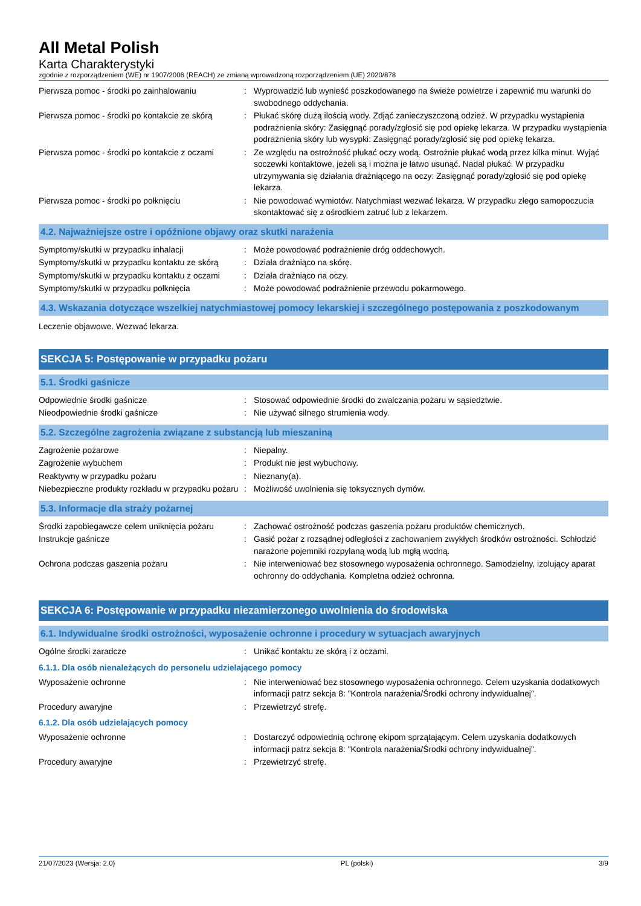All Metal Polish
Karta Charakterystyki
zgodnie z rozporządzeniem (WE) nr 1907/2006 (REACH) ze zmianą wprowadzoną rozporządzeniem (UE) 2020/878
| Pierwsza pomoc - środki po zainhalowaniu | : | Wyprowadzić lub wynieść poszkodowanego na świeże powietrze i zapewnić mu warunki do swobodnego oddychania. |
| Pierwsza pomoc - środki po kontakcie ze skórą | : | Płukać skórę dużą ilością wody. Zdjąć zanieczyszczoną odzież. W przypadku wystąpienia podrażnienia skóry: Zasięgnąć porady/zgłosić się pod opiekę lekarza. W przypadku wystąpienia podrażnienia skóry lub wysypki: Zasięgnąć porady/zgłosić się pod opiekę lekarza. |
| Pierwsza pomoc - środki po kontakcie z oczami | : | Ze względu na ostrożność płukać oczy wodą. Ostrożnie płukać wodą przez kilka minut. Wyjąć soczewki kontaktowe, jeżeli są i można je łatwo usunąć. Nadal płukać. W przypadku utrzymywania się działania drażniącego na oczy: Zasięgnąć porady/zgłosić się pod opiekę lekarza. |
| Pierwsza pomoc - środki po połknięciu | : | Nie powodować wymiotów. Natychmiast wezwać lekarza. W przypadku złego samopoczucia skontaktować się z ośrodkiem zatruć lub z lekarzem. |
4.2. Najważniejsze ostre i opóźnione objawy oraz skutki narażenia
| Symptomy/skutki w przypadku inhalacji | : | Może powodować podrażnienie dróg oddechowych. |
| Symptomy/skutki w przypadku kontaktu ze skórą | : | Działa drażniąco na skórę. |
| Symptomy/skutki w przypadku kontaktu z oczami | : | Działa drażniąco na oczy. |
| Symptomy/skutki w przypadku połknięcia | : | Może powodować podrażnienie przewodu pokarmowego. |
4.3. Wskazania dotyczące wszelkiej natychmiastowej pomocy lekarskiej i szczególnego postępowania z poszkodowanym
Leczenie objawowe. Wezwać lekarza.
SEKCJA 5: Postępowanie w przypadku pożaru
5.1. Środki gaśnicze
| Odpowiednie środki gaśnicze | : | Stosować odpowiednie środki do zwalczania pożaru w sąsiedztwie. |
| Nieodpowiednie środki gaśnicze | : | Nie używać silnego strumienia wody. |
5.2. Szczególne zagrożenia związane z substancją lub mieszaniną
| Zagrożenie pożarowe | : | Niepalny. |
| Zagrożenie wybuchem | : | Produkt nie jest wybuchowy. |
| Reaktywny w przypadku pożaru | : | Nieznany(a). |
| Niebezpieczne produkty rozkładu w przypadku pożaru | : | Możliwość uwolnienia się toksycznych dymów. |
5.3. Informacje dla straży pożarnej
| Środki zapobiegawcze celem uniknięcia pożaru | : | Zachować ostrożność podczas gaszenia pożaru produktów chemicznych. |
| Instrukcje gaśnicze | : | Gasić pożar z rozsądnej odległości z zachowaniem zwykłych środków ostrożności. Schłodzić narażone pojemniki rozpylaną wodą lub mgłą wodną. |
| Ochrona podczas gaszenia pożaru | : | Nie interweniować bez stosownego wyposażenia ochronnego. Samodzielny, izolujący aparat ochronny do oddychania. Kompletna odzież ochronna. |
SEKCJA 6: Postępowanie w przypadku niezamierzonego uwolnienia do środowiska
6.1. Indywidualne środki ostrożności, wyposażenie ochronne i procedury w sytuacjach awaryjnych
| Ogólne środki zaradcze | : | Unikać kontaktu ze skórą i z oczami. |
6.1.1. Dla osób nienależących do personelu udzielającego pomocy
| Wyposażenie ochronne | : | Nie interweniować bez stosownego wyposażenia ochronnego. Celem uzyskania dodatkowych informacji patrz sekcja 8: "Kontrola narażenia/Środki ochrony indywidualnej". |
| Procedury awaryjne | : | Przewietrzyć strefę. |
6.1.2. Dla osób udzielających pomocy
| Wyposażenie ochronne | : | Dostarczyć odpowiednią ochronę ekipom sprzątającym. Celem uzyskania dodatkowych informacji patrz sekcja 8: "Kontrola narażenia/Środki ochrony indywidualnej". |
| Procedury awaryjne | : | Przewietrzyć strefę. |
21/07/2023 (Wersja: 2.0) PL (polski) 3/9